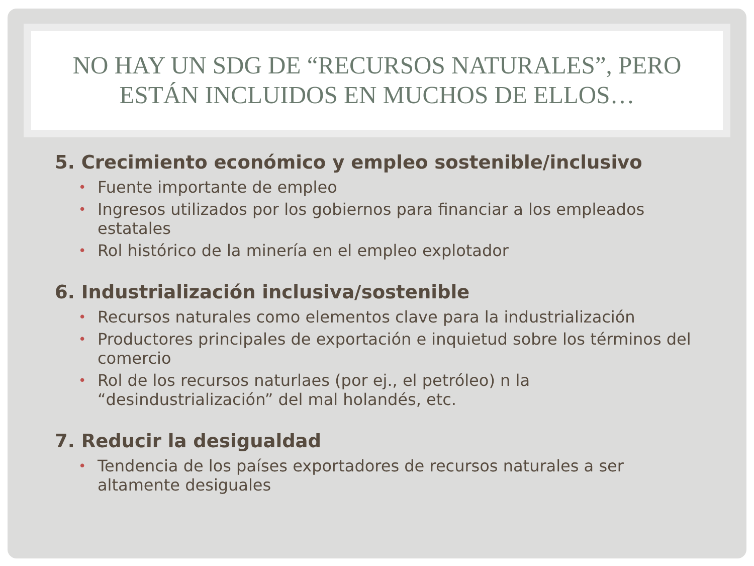NO HAY UN SDG DE “RECURSOS NATURALES”, PERO ESTÁN INCLUIDOS EN MUCHOS DE ELLOS…
5. Crecimiento económico y empleo sostenible/inclusivo
• Fuente importante de empleo
• Ingresos utilizados por los gobiernos para financiar a los empleados estatales
• Rol histórico de la minería en el empleo explotador
6. Industrialización inclusiva/sostenible
• Recursos naturales como elementos clave para la industrialización
• Productores principales de exportación e inquietud sobre los términos del comercio
• Rol de los recursos naturlaes (por ej., el petróleo) n la “desindustrialización” del mal holandés, etc.
7. Reducir la desigualdad
• Tendencia de los países exportadores de recursos naturales a ser altamente desiguales